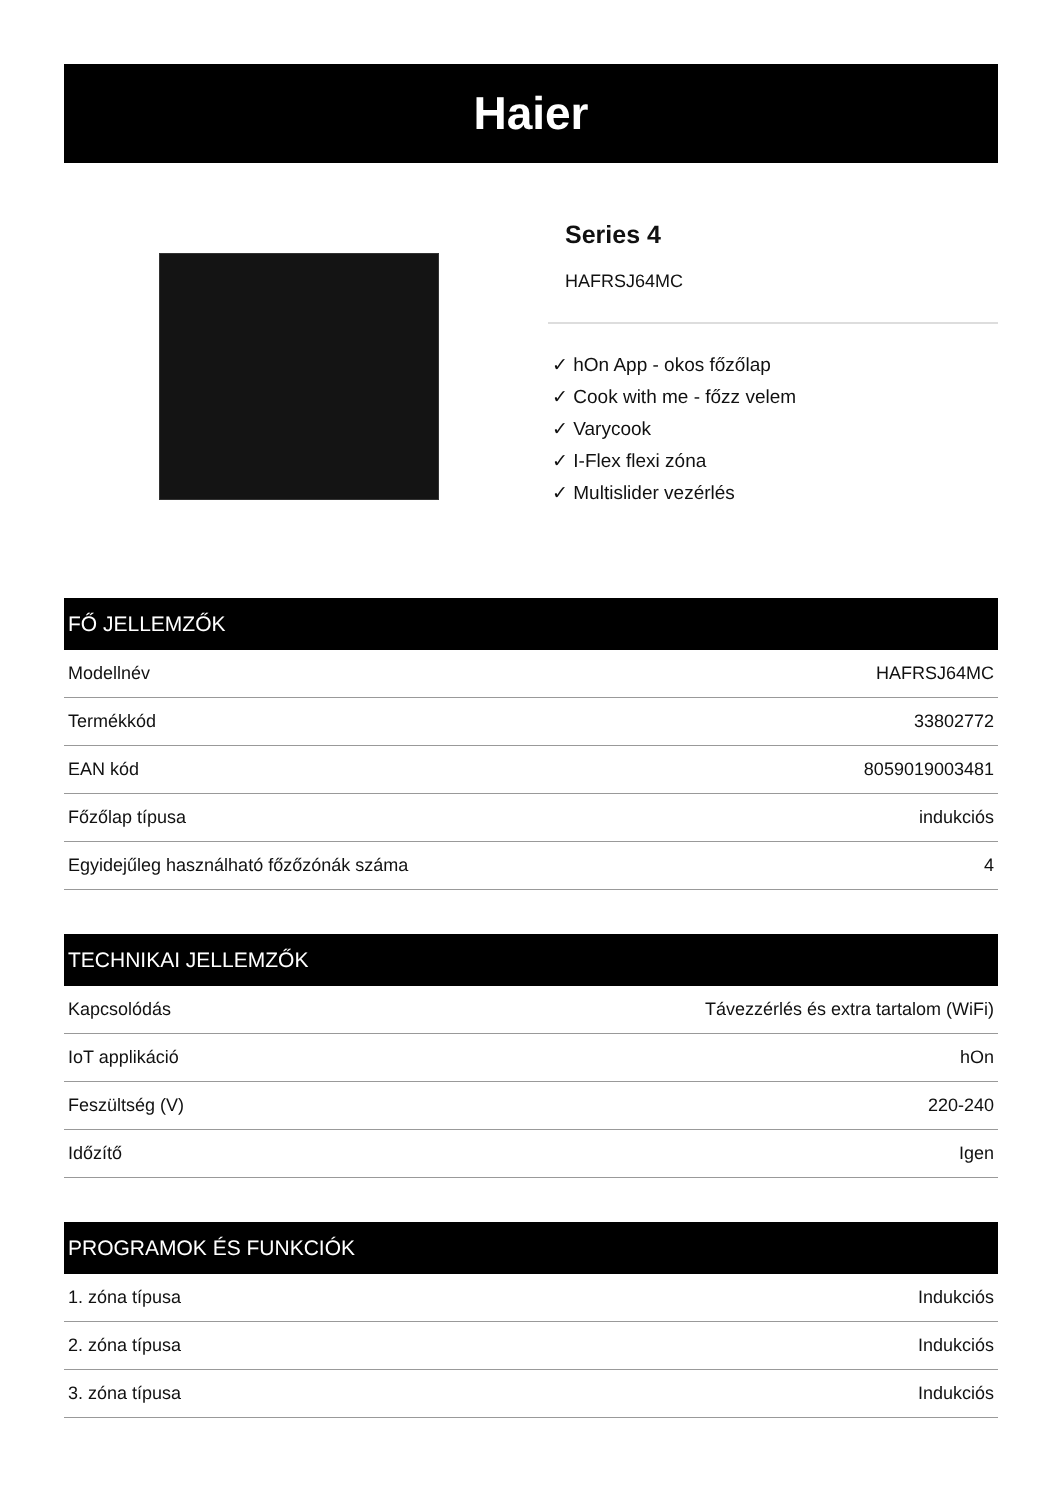Haier
Series 4
HAFRSJ64MC
✓ hOn App - okos főzőlap
✓ Cook with me - főzz velem
✓ Varycook
✓ I-Flex flexi zóna
✓ Multislider vezérlés
FŐ JELLEMZŐK
| Modellnév | HAFRSJ64MC |
| Termékkód | 33802772 |
| EAN kód | 8059019003481 |
| Főzőlap típusa | indukciós |
| Egyidejűleg használható főzőzónák száma | 4 |
TECHNIKAI JELLEMZŐK
| Kapcsolódás | Távezzérlés és extra tartalom (WiFi) |
| IoT applikáció | hOn |
| Feszültség (V) | 220-240 |
| Időzítő | Igen |
PROGRAMOK ÉS FUNKCIÓK
| 1. zóna típusa | Indukciós |
| 2. zóna típusa | Indukciós |
| 3. zóna típusa | Indukciós |